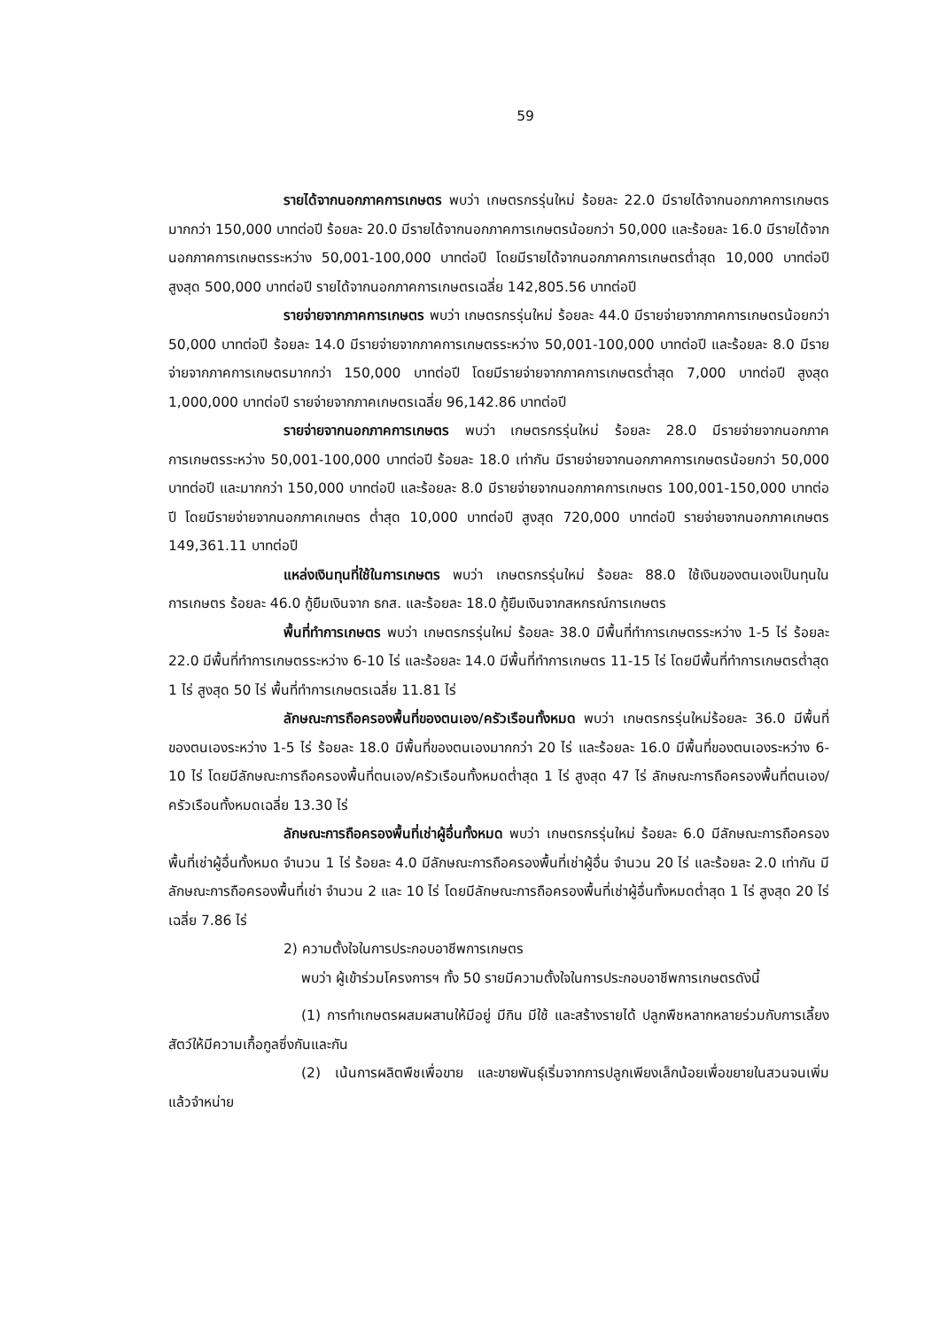59
รายได้จากนอกภาคการเกษตร พบว่า เกษตรกรรุ่นใหม่ ร้อยละ 22.0 มีรายได้จากนอกภาคการเกษตรมากกว่า 150,000 บาทต่อปี ร้อยละ 20.0 มีรายได้จากนอกภาคการเกษตรน้อยกว่า 50,000 และร้อยละ 16.0 มีรายได้จากนอกภาคการเกษตรระหว่าง 50,001-100,000 บาทต่อปี โดยมีรายได้จากนอกภาคการเกษตรต่ำสุด 10,000 บาทต่อปี สูงสุด 500,000 บาทต่อปี รายได้จากนอกภาคการเกษตรเฉลี่ย 142,805.56 บาทต่อปี
รายจ่ายจากภาคการเกษตร พบว่า เกษตรกรรุ่นใหม่ ร้อยละ 44.0 มีรายจ่ายจากภาคการเกษตรน้อยกว่า 50,000 บาทต่อปี ร้อยละ 14.0 มีรายจ่ายจากภาคการเกษตรระหว่าง 50,001-100,000 บาทต่อปี และร้อยละ 8.0 มีรายจ่ายจากภาคการเกษตรมากกว่า 150,000 บาทต่อปี โดยมีรายจ่ายจากภาคการเกษตรต่ำสุด 7,000 บาทต่อปี สูงสุด 1,000,000 บาทต่อปี รายจ่ายจากภาคเกษตรเฉลี่ย 96,142.86 บาทต่อปี
รายจ่ายจากนอกภาคการเกษตร พบว่า เกษตรกรรุ่นใหม่ ร้อยละ 28.0 มีรายจ่ายจากนอกภาคการเกษตรระหว่าง 50,001-100,000 บาทต่อปี ร้อยละ 18.0 เท่ากัน มีรายจ่ายจากนอกภาคการเกษตรน้อยกว่า 50,000 บาทต่อปี และมากกว่า 150,000 บาทต่อปี และร้อยละ 8.0 มีรายจ่ายจากนอกภาคการเกษตร 100,001-150,000 บาทต่อปี โดยมีรายจ่ายจากนอกภาคเกษตร ต่ำสุด 10,000 บาทต่อปี สูงสุด 720,000 บาทต่อปี รายจ่ายจากนอกภาคเกษตร 149,361.11 บาทต่อปี
แหล่งเงินทุนที่ใช้ในการเกษตร พบว่า เกษตรกรรุ่นใหม่ ร้อยละ 88.0 ใช้เงินของตนเองเป็นทุนในการเกษตร ร้อยละ 46.0 กู้ยืมเงินจาก ธกส. และร้อยละ 18.0 กู้ยืมเงินจากสหกรณ์การเกษตร
พื้นที่ทำการเกษตร พบว่า เกษตรกรรุ่นใหม่ ร้อยละ 38.0 มีพื้นที่ทำการเกษตรระหว่าง 1-5 ไร่ ร้อยละ 22.0 มีพื้นที่ทำการเกษตรระหว่าง 6-10 ไร่ และร้อยละ 14.0 มีพื้นที่ทำการเกษตร 11-15 ไร่ โดยมีพื้นที่ทำการเกษตรต่ำสุด 1 ไร่ สูงสุด 50 ไร่ พื้นที่ทำการเกษตรเฉลี่ย 11.81 ไร่
ลักษณะการถือครองพื้นที่ของตนเอง/ครัวเรือนทั้งหมด พบว่า เกษตรกรรุ่นใหม่ร้อยละ 36.0 มีพื้นที่ของตนเองระหว่าง 1-5 ไร่ ร้อยละ 18.0 มีพื้นที่ของตนเองมากกว่า 20 ไร่ และร้อยละ 16.0 มีพื้นที่ของตนเองระหว่าง 6-10 ไร่ โดยมีลักษณะการถือครองพื้นที่ตนเอง/ครัวเรือนทั้งหมดต่ำสุด 1 ไร่ สูงสุด 47 ไร่ ลักษณะการถือครองพื้นที่ตนเอง/ครัวเรือนทั้งหมดเฉลี่ย 13.30 ไร่
ลักษณะการถือครองพื้นที่เช่าผู้อื่นทั้งหมด พบว่า เกษตรกรรุ่นใหม่ ร้อยละ 6.0 มีลักษณะการถือครองพื้นที่เช่าผู้อื่นทั้งหมด จำนวน 1 ไร่ ร้อยละ 4.0 มีลักษณะการถือครองพื้นที่เช่าผู้อื่น จำนวน 20 ไร่ และร้อยละ 2.0 เท่ากัน มีลักษณะการถือครองพื้นที่เช่า จำนวน 2 และ 10 ไร่ โดยมีลักษณะการถือครองพื้นที่เช่าผู้อื่นทั้งหมดต่ำสุด 1 ไร่ สูงสุด 20 ไร่ เฉลี่ย 7.86 ไร่
2) ความตั้งใจในการประกอบอาชีพการเกษตร
พบว่า ผู้เข้าร่วมโครงการฯ ทั้ง 50 รายมีความตั้งใจในการประกอบอาชีพการเกษตรดังนี้
(1) การทำเกษตรผสมผสานให้มีอยู่ มีกิน มีใช้ และสร้างรายได้ ปลูกพืชหลากหลายร่วมกับการเลี้ยงสัตว์ให้มีความเกื้อกูลซึ่งกันและกัน
(2) เน้นการผลิตพืชเพื่อขาย และขายพันธุ์เริ่มจากการปลูกเพียงเล็กน้อยเพื่อขยายในสวนจนเพิ่มแล้วจำหน่าย